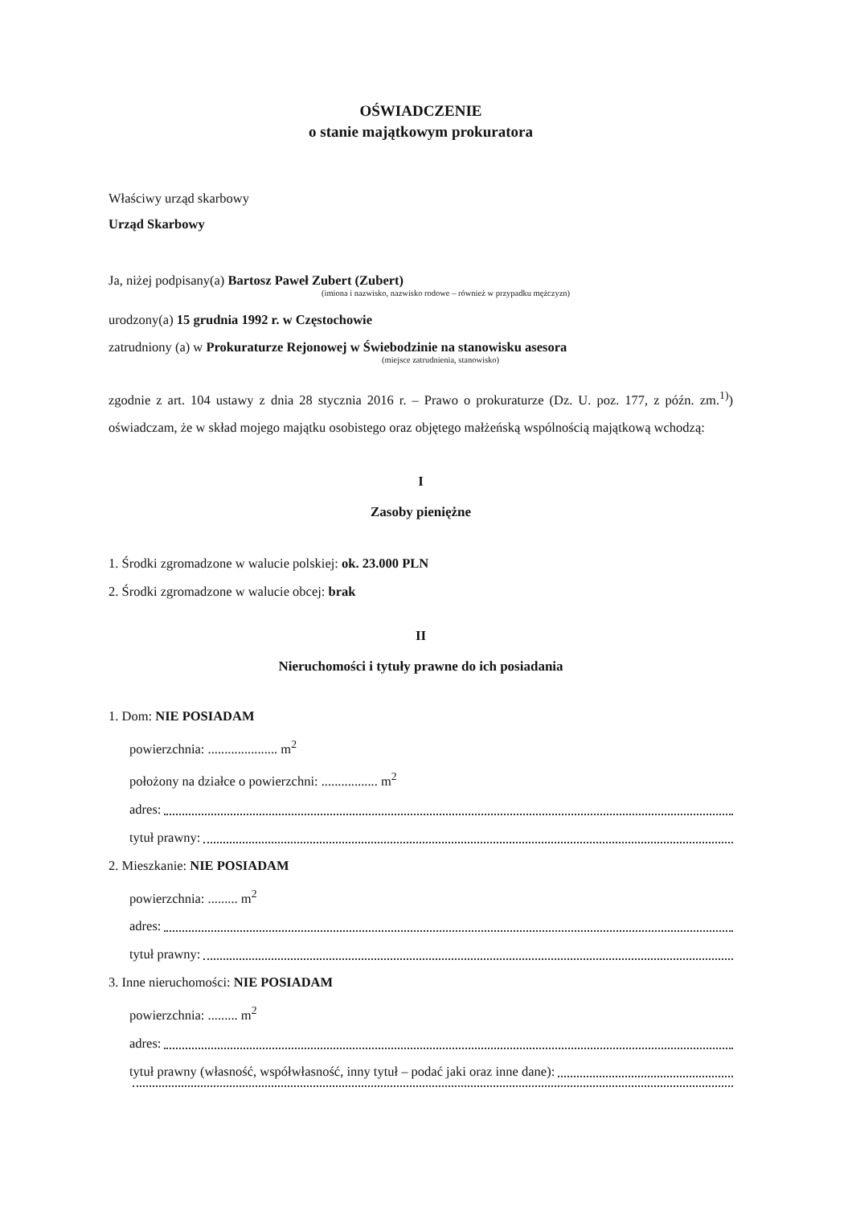OŚWIADCZENIE
o stanie majątkowym prokuratora
Właściwy urząd skarbowy
Urząd Skarbowy
Ja, niżej podpisany(a) Bartosz Paweł Zubert (Zubert)
(imiona i nazwisko, nazwisko rodowe – również w przypadku mężczyzn)
urodzony(a) 15 grudnia 1992 r. w Częstochowie
zatrudniony (a) w Prokuraturze Rejonowej w Świebodzinie na stanowisku asesora
(miejsce zatrudnienia, stanowisko)
zgodnie z art. 104 ustawy z dnia 28 stycznia 2016 r. – Prawo o prokuraturze (Dz. U. poz. 177, z późn. zm.<sup>1)</sup>) oświadczam, że w skład mojego majątku osobistego oraz objętego małżeńską wspólnością majątkową wchodzą:
I
Zasoby pieniężne
1. Środki zgromadzone w walucie polskiej: ok. 23.000 PLN
2. Środki zgromadzone w walucie obcej: brak
II
Nieruchomości i tytuły prawne do ich posiadania
1. Dom: NIE POSIADAM
powierzchnia: ..................... m<sup>2</sup>
położony na działce o powierzchni: ................. m<sup>2</sup>
adres:
tytuł prawny:
2. Mieszkanie: NIE POSIADAM
powierzchnia: ......... m<sup>2</sup>
adres:
tytuł prawny:
3. Inne nieruchomości: NIE POSIADAM
powierzchnia: ......... m<sup>2</sup>
adres:
tytuł prawny (własność, współwłasność, inny tytuł – podać jaki oraz inne dane):